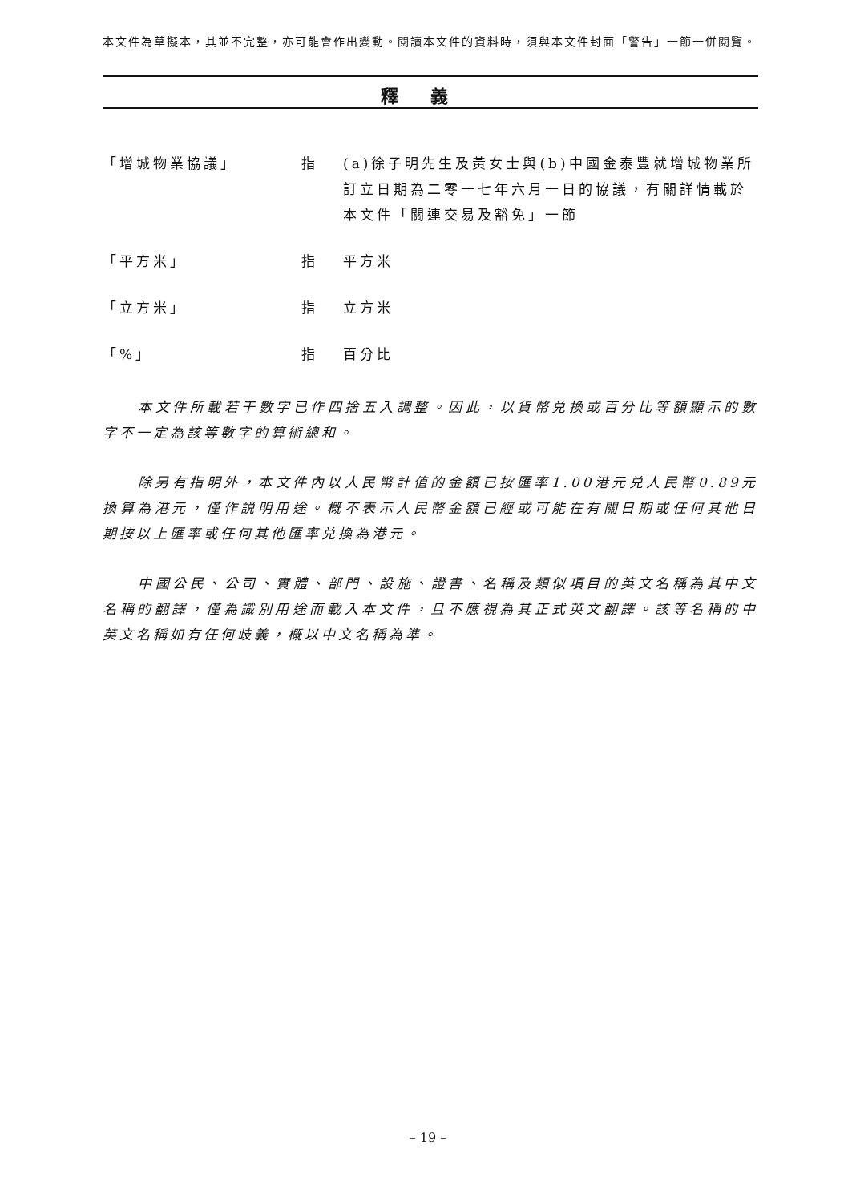本文件為草擬本，其並不完整，亦可能會作出變動。閱讀本文件的資料時，須與本文件封面「警告」一節一併閱覽。
釋義
| 「增城物業協議」 | 指 | (a)徐子明先生及黃女士與(b)中國金泰豐就增城物業所訂立日期為二零一七年六月一日的協議，有關詳情載於本文件「關連交易及豁免」一節 |
| 「平方米」 | 指 | 平方米 |
| 「立方米」 | 指 | 立方米 |
| 「%」 | 指 | 百分比 |
本文件所載若干數字已作四捨五入調整。因此，以貨幣兑換或百分比等額顯示的數字不一定為該等數字的算術總和。
除另有指明外，本文件內以人民幣計值的金額已按匯率1.00港元兑人民幣0.89元換算為港元，僅作説明用途。概不表示人民幣金額已經或可能在有關日期或任何其他日期按以上匯率或任何其他匯率兑換為港元。
中國公民、公司、實體、部門、設施、證書、名稱及類似項目的英文名稱為其中文名稱的翻譯，僅為識別用途而載入本文件，且不應視為其正式英文翻譯。該等名稱的中英文名稱如有任何歧義，概以中文名稱為準。
– 19 –